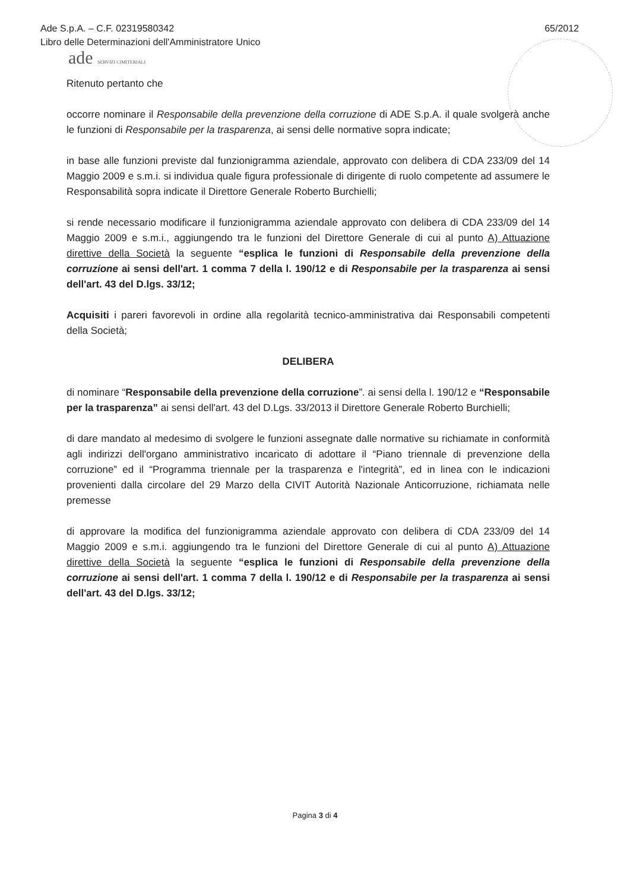Ade S.p.A. – C.F. 02319580342
Libro delle Determinazioni dell'Amministratore Unico
65/2012
ade SERVIZI CIMITERIALI
Ritenuto pertanto che
occorre nominare il Responsabile della prevenzione della corruzione di ADE S.p.A. il quale svolgerà anche le funzioni di Responsabile per la trasparenza, ai sensi delle normative sopra indicate;
in base alle funzioni previste dal funzionigramma aziendale, approvato con delibera di CDA 233/09 del 14 Maggio 2009 e s.m.i. si individua quale figura professionale di dirigente di ruolo competente ad assumere le Responsabilità sopra indicate il Direttore Generale Roberto Burchielli;
si rende necessario modificare il funzionigramma aziendale approvato con delibera di CDA 233/09 del 14 Maggio 2009 e s.m.i., aggiungendo tra le funzioni del Direttore Generale di cui al punto A) Attuazione direttive della Società la seguente “esplica le funzioni di Responsabile della prevenzione della corruzione ai sensi dell'art. 1 comma 7 della l. 190/12 e di Responsabile per la trasparenza ai sensi dell'art. 43 del D.lgs. 33/12;
Acquisiti i pareri favorevoli in ordine alla regolarità tecnico-amministrativa dai Responsabili competenti della Società;
DELIBERA
di nominare “Responsabile della prevenzione della corruzione”. ai sensi della l. 190/12 e “Responsabile per la trasparenza” ai sensi dell'art. 43 del D.Lgs. 33/2013 il Direttore Generale Roberto Burchielli;
di dare mandato al medesimo di svolgere le funzioni assegnate dalle normative su richiamate in conformità agli indirizzi dell'organo amministrativo incaricato di adottare il “Piano triennale di prevenzione della corruzione” ed il “Programma triennale per la trasparenza e l'integrità”, ed in linea con le indicazioni provenienti dalla circolare del 29 Marzo della CIVIT Autorità Nazionale Anticorruzione, richiamata nelle premesse
di approvare la modifica del funzionigramma aziendale approvato con delibera di CDA 233/09 del 14 Maggio 2009 e s.m.i. aggiungendo tra le funzioni del Direttore Generale di cui al punto A) Attuazione direttive della Società la seguente “esplica le funzioni di Responsabile della prevenzione della corruzione ai sensi dell'art. 1 comma 7 della l. 190/12 e di Responsabile per la trasparenza ai sensi dell'art. 43 del D.lgs. 33/12;
Pagina 3 di 4